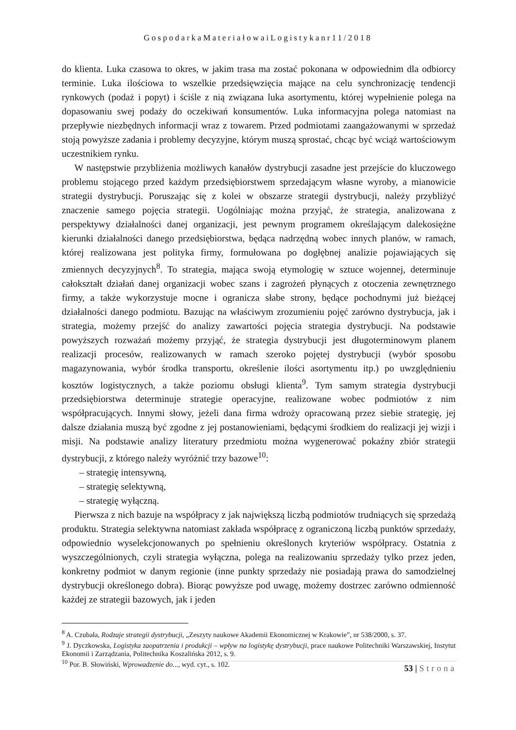GospodarkaMateriałowaiLogistykanr11/2018
do klienta. Luka czasowa to okres, w jakim trasa ma zostać pokonana w odpowiednim dla odbiorcy terminie. Luka ilościowa to wszelkie przedsięwzięcia mające na celu synchronizację tendencji rynkowych (podaż i popyt) i ściśle z nią związana luka asortymentu, której wypełnienie polega na dopasowaniu swej podaży do oczekiwań konsumentów. Luka informacyjna polega natomiast na przepływie niezbędnych informacji wraz z towarem. Przed podmiotami zaangażowanymi w sprzedaż stoją powyższe zadania i problemy decyzyjne, którym muszą sprostać, chcąc być wciąż wartościowym uczestnikiem rynku.
W następstwie przybliżenia możliwych kanałów dystrybucji zasadne jest przejście do kluczowego problemu stojącego przed każdym przedsiębiorstwem sprzedającym własne wyroby, a mianowicie strategii dystrybucji. Poruszając się z kolei w obszarze strategii dystrybucji, należy przybliżyć znaczenie samego pojęcia strategii. Uogólniając można przyjąć, że strategia, analizowana z perspektywy działalności danej organizacji, jest pewnym programem określającym dalekosiężne kierunki działalności danego przedsiębiorstwa, będąca nadrzędną wobec innych planów, w ramach, której realizowana jest polityka firmy, formułowana po dogłębnej analizie pojawiających się zmiennych decyzyjnych<sup>8</sup>. To strategia, mająca swoją etymologię w sztuce wojennej, determinuje całokształt działań danej organizacji wobec szans i zagrożeń płynących z otoczenia zewnętrznego firmy, a także wykorzystuje mocne i ogranicza słabe strony, będące pochodnymi już bieżącej działalności danego podmiotu. Bazując na właściwym zrozumieniu pojęć zarówno dystrybucja, jak i strategia, możemy przejść do analizy zawartości pojęcia strategia dystrybucji. Na podstawie powyższych rozważań możemy przyjąć, że strategia dystrybucji jest długoterminowym planem realizacji procesów, realizowanych w ramach szeroko pojętej dystrybucji (wybór sposobu magazynowania, wybór środka transportu, określenie ilości asortymentu itp.) po uwzględnieniu kosztów logistycznych, a także poziomu obsługi klienta<sup>9</sup>. Tym samym strategia dystrybucji przedsiębiorstwa determinuje strategie operacyjne, realizowane wobec podmiotów z nim współpracujących. Innymi słowy, jeżeli dana firma wdroży opracowaną przez siebie strategię, jej dalsze działania muszą być zgodne z jej postanowieniami, będącymi środkiem do realizacji jej wizji i misji. Na podstawie analizy literatury przedmiotu można wygenerować pokaźny zbiór strategii dystrybucji, z którego należy wyróżnić trzy bazowe<sup>10</sup>:
– strategię intensywną,
– strategię selektywną,
– strategię wyłączną.
Pierwsza z nich bazuje na współpracy z jak największą liczbą podmiotów trudniących się sprzedażą produktu. Strategia selektywna natomiast zakłada współpracę z ograniczoną liczbą punktów sprzedaży, odpowiednio wyselekcjonowanych po spełnieniu określonych kryteriów współpracy. Ostatnia z wyszczególnionych, czyli strategia wyłączna, polega na realizowaniu sprzedaży tylko przez jeden, konkretny podmiot w danym regionie (inne punkty sprzedaży nie posiadają prawa do samodzielnej dystrybucji określonego dobra). Biorąc powyższe pod uwagę, możemy dostrzec zarówno odmienność każdej ze strategii bazowych, jak i jeden
<sup>8</sup> A. Czubała, Rodzaje strategii dystrybucji, „Zeszyty naukowe Akademii Ekonomicznej w Krakowie”, nr 538/2000, s. 37.
<sup>9</sup> J. Dyczkowska, Logistyka zaopatrzenia i produkcji – wpływ na logistykę dystrybucji, prace naukowe Politechniki Warszawskiej, Instytut Ekonomii i Zarządzania, Politechnika Koszalińska 2012, s. 9.
<sup>10</sup> Por. B. Słowiński, Wprowadzenie do..., wyd. cyt., s. 102.
53 | Strona